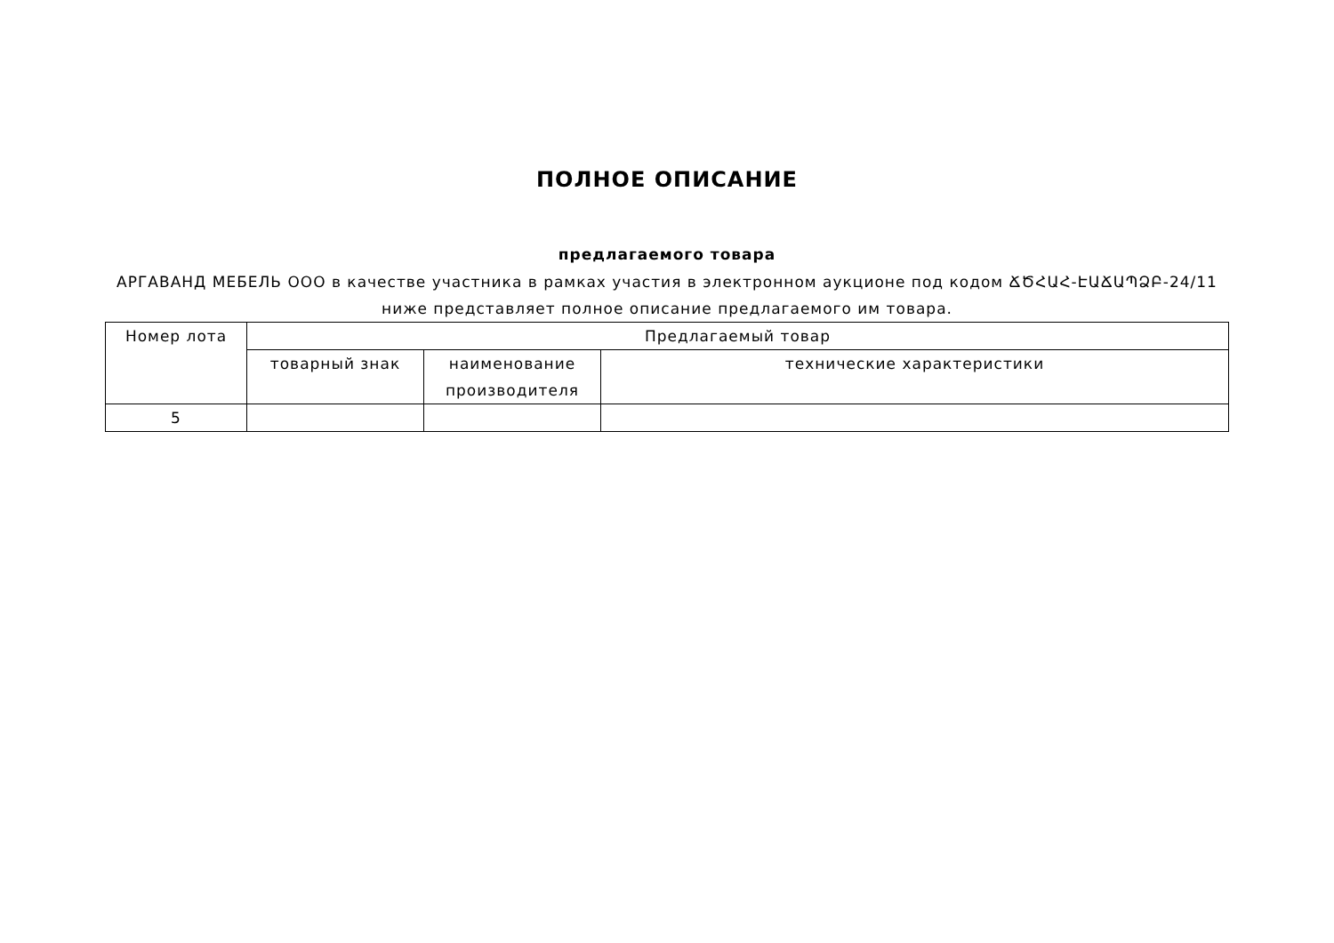ПОЛНОЕ ОПИСАНИЕ
предлагаемого товара
АРГАВАНД МЕБЕЛЬ ООО в качестве участника в рамках участия в электронном аукционе под кодом ՃԾՀԱՀ-ԷԱՃԱՊՁԲ-24/11 ниже представляет полное описание предлагаемого им товара.
| Номер лота | Предлагаемый товар | | |
| --- | --- | --- | --- |
| | товарный знак | наименование производителя | технические характеристики |
| 5 | | | |